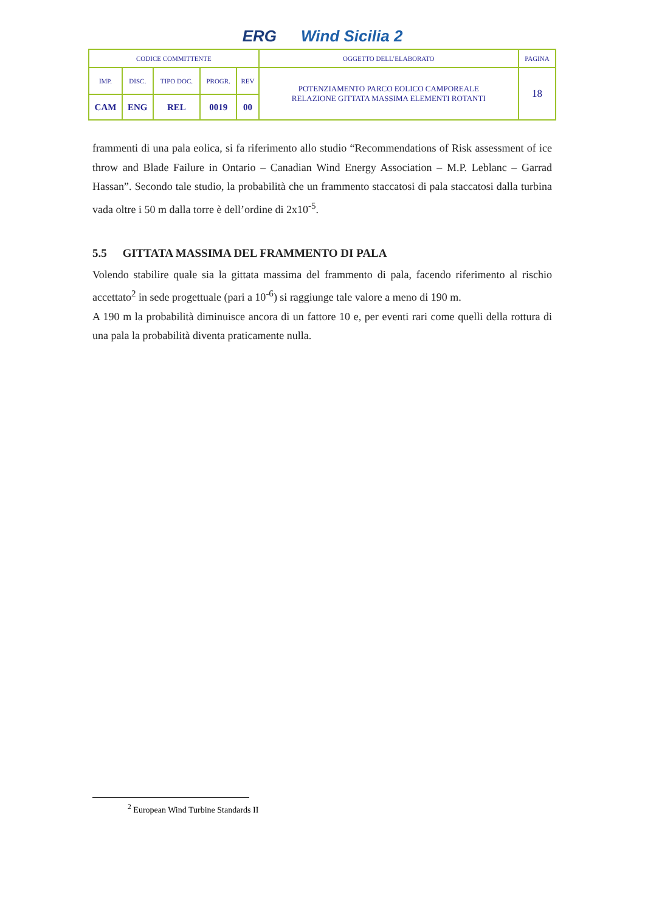ERG Wind Sicilia 2
| CODICE COMMITTENTE | | | | | OGGETTO DELL’ELABORATO | PAGINA |
| IMP. | DISC. | TIPO DOC. | PROGR. | REV | POTENZIAMENTO PARCO EOLICO CAMPOREALE RELAZIONE GITTATA MASSIMA ELEMENTI ROTANTI | 18 |
| CAM | ENG | REL | 0019 | 00 | | |
frammenti di una pala eolica, si fa riferimento allo studio “Recommendations of Risk assessment of ice throw and Blade Failure in Ontario – Canadian Wind Energy Association – M.P. Leblanc – Garrad Hassan”. Secondo tale studio, la probabilità che un frammento staccatosi di pala staccatosi dalla turbina vada oltre i 50 m dalla torre è dell’ordine di 2x10<sup>-5</sup>.
5.5 GITTATA MASSIMA DEL FRAMMENTO DI PALA
Volendo stabilire quale sia la gittata massima del frammento di pala, facendo riferimento al rischio accettato<sup>2</sup> in sede progettuale (pari a 10<sup>-6</sup>) si raggiunge tale valore a meno di 190 m.
A 190 m la probabilità diminuisce ancora di un fattore 10 e, per eventi rari come quelli della rottura di una pala la probabilità diventa praticamente nulla.
<sup>2</sup> European Wind Turbine Standards II